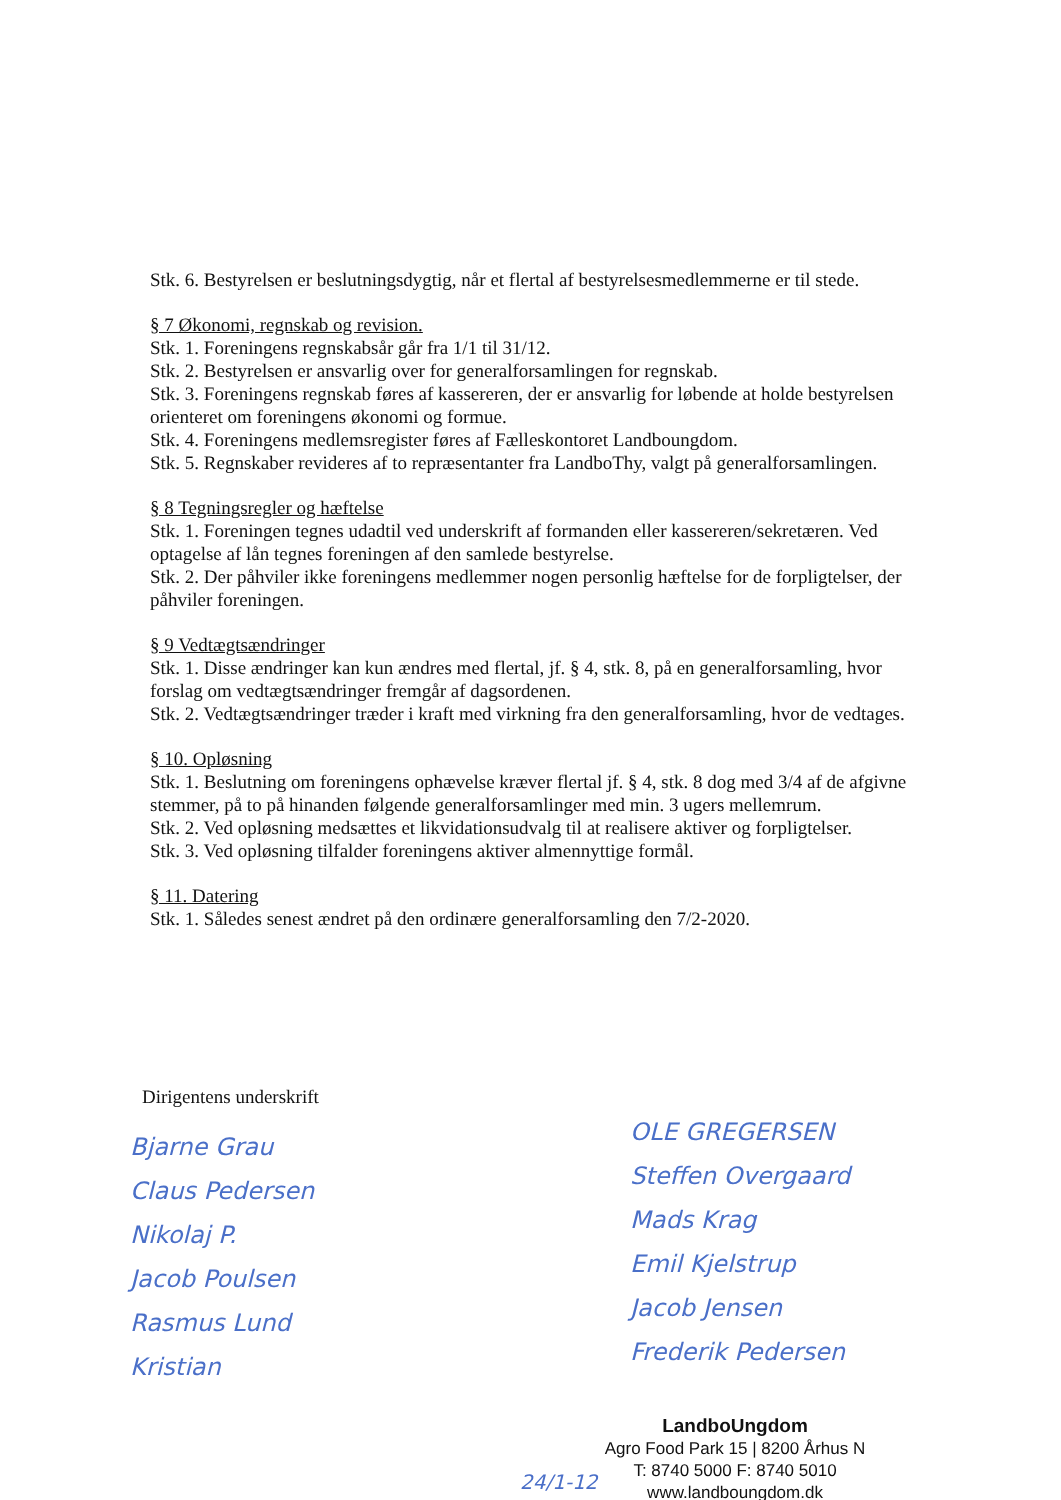Stk. 6. Bestyrelsen er beslutningsdygtig, når et flertal af bestyrelsesmedlemmerne er til stede.
§ 7 Økonomi, regnskab og revision.
Stk. 1. Foreningens regnskabsår går fra 1/1 til 31/12.
Stk. 2. Bestyrelsen er ansvarlig over for generalforsamlingen for regnskab.
Stk. 3. Foreningens regnskab føres af kassereren, der er ansvarlig for løbende at holde bestyrelsen orienteret om foreningens økonomi og formue.
Stk. 4. Foreningens medlemsregister føres af Fælleskontoret Landboungdom.
Stk. 5. Regnskaber revideres af to repræsentanter fra LandboThy, valgt på generalforsamlingen.
§ 8 Tegningsregler og hæftelse
Stk. 1. Foreningen tegnes udadtil ved underskrift af formanden eller kassereren/sekretæren. Ved optagelse af lån tegnes foreningen af den samlede bestyrelse.
Stk. 2. Der påhviler ikke foreningens medlemmer nogen personlig hæftelse for de forpligtelser, der påhviler foreningen.
§ 9 Vedtægtsændringer
Stk. 1. Disse ændringer kan kun ændres med flertal, jf. § 4, stk. 8, på en generalforsamling, hvor forslag om vedtægtsændringer fremgår af dagsordenen.
Stk. 2. Vedtægtsændringer træder i kraft med virkning fra den generalforsamling, hvor de vedtages.
§ 10. Opløsning
Stk. 1. Beslutning om foreningens ophævelse kræver flertal jf. § 4, stk. 8 dog med 3/4 af de afgivne stemmer, på to på hinanden følgende generalforsamlinger med min. 3 ugers mellemrum.
Stk. 2. Ved opløsning medsættes et likvidationsudvalg til at realisere aktiver og forpligtelser.
Stk. 3. Ved opløsning tilfalder foreningens aktiver almennyttige formål.
§ 11. Datering
Stk. 1. Således senest ændret på den ordinære generalforsamling den 7/2-2020.
Dirigentens underskrift
Bjarne Grau
Claus Pedersen
Nikolaj P.
Jacob Poulsen
Rasmus Lund
Kristian
OLE GREGERSEN
Steffen Overgaard
Mads Krag
Emil Kjelstrup
Jacob Jensen
Frederik Pedersen
LandboUngdom
Agro Food Park 15 | 8200 Århus N
T: 8740 5000 F: 8740 5010
www.landboungdom.dk
24/1-12